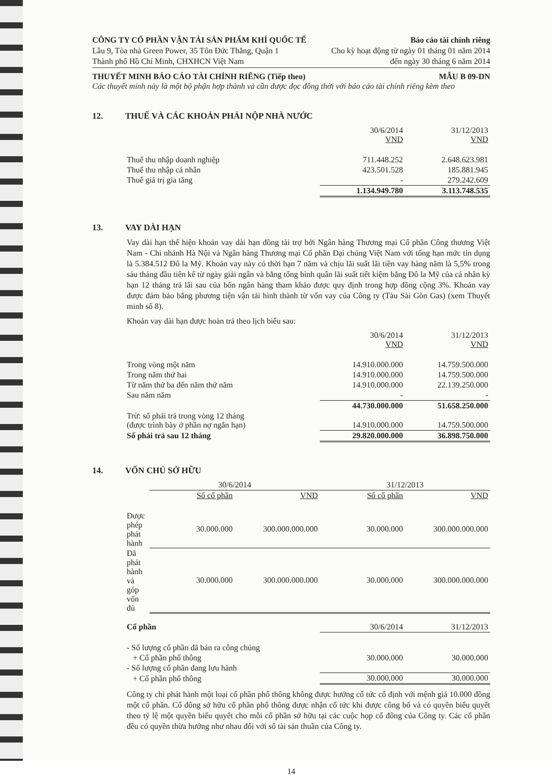CÔNG TY CỔ PHẦN VẬN TẢI SẢN PHẨM KHÍ QUỐC TẾ Báo cáo tài chính riêng
Lầu 9, Tòa nhà Green Power, 35 Tôn Đức Thắng, Quận 1 Cho kỳ hoạt động từ ngày 01 tháng 01 năm 2014
Thành phố Hồ Chí Minh, CHXHCN Việt Nam đến ngày 30 tháng 6 năm 2014
THUYẾT MINH BÁO CÁO TÀI CHÍNH RIÊNG (Tiếp theo) MẪU B 09-DN
Các thuyết minh này là một bộ phận hợp thành và cần được đọc đồng thời với báo cáo tài chính riêng kèm theo
12. THUẾ VÀ CÁC KHOẢN PHẢI NỘP NHÀ NƯỚC
| | 30/6/2014 VND | 31/12/2013 VND |
| Thuế thu nhập doanh nghiệp | 711.448.252 | 2.648.623.981 |
| Thuế thu nhập cá nhân | 423.501.528 | 185.881.945 |
| Thuế giá trị gia tăng | - | 279.242.609 |
| | 1.134.949.780 | 3.113.748.535 |
13. VAY DÀI HẠN
Vay dài hạn thể hiện khoản vay dài hạn đồng tài trợ bởi Ngân hàng Thương mại Cổ phần Công thương Việt Nam - Chi nhánh Hà Nội và Ngân hàng Thương mại Cổ phần Đại chúng Việt Nam với tổng hạn mức tín dụng là 5.384.512 Đô la Mỹ. Khoản vay này có thời hạn 7 năm và chịu lãi suất lãi tiền vay hàng năm là 5,5% trong sáu tháng đầu tiên kể từ ngày giải ngân và bằng tổng bình quân lãi suất tiết kiệm bằng Đô la Mỹ của cá nhân kỳ hạn 12 tháng trả lãi sau của bốn ngân hàng tham khảo được quy định trong hợp đồng cộng 3%. Khoản vay được đảm bảo bằng phương tiện vận tải hình thành từ vốn vay của Công ty (Tàu Sài Gòn Gas) (xem Thuyết minh số 8).
Khoản vay dài hạn được hoàn trả theo lịch biểu sau:
| | 30/6/2014 VND | 31/12/2013 VND |
| Trong vòng một năm | 14.910.000.000 | 14.759.500.000 |
| Trong năm thứ hai | 14.910.000.000 | 14.759.500.000 |
| Từ năm thứ ba đến năm thứ năm | 14.910.000.000 | 22.139.250.000 |
| Sau năm năm | - | - |
| | 44.730.000.000 | 51.658.250.000 |
| Trừ: số phải trả trong vòng 12 tháng (được trình bày ở phần nợ ngắn hạn) | 14.910.000.000 | 14.759.500.000 |
| Số phải trả sau 12 tháng | 29.820.000.000 | 36.898.750.000 |
14. VỐN CHỦ SỞ HỮU
| | 30/6/2014 | | 31/12/2013 | |
| | Số cổ phần | VND | Số cổ phần | VND |
| Được phép phát hành | 30.000.000 | 300.000.000.000 | 30.000.000 | 300.000.000.000 |
| Đã phát hành và góp vốn đủ | 30.000.000 | 300.000.000.000 | 30.000.000 | 300.000.000.000 |
| Cổ phần | 30/6/2014 | 31/12/2013 |
| - Số lượng cổ phần đã bán ra công chúng | | |
| + Cổ phần phổ thông | 30.000.000 | 30.000.000 |
| - Số lượng cổ phần đang lưu hành | | |
| + Cổ phần phổ thông | 30.000.000 | 30.000.000 |
Công ty chỉ phát hành một loại cổ phần phổ thông không được hưởng cổ tức cố định với mệnh giá 10.000 đồng một cổ phần. Cổ đông sở hữu cổ phần phổ thông được nhận cổ tức khi được công bố và có quyền biểu quyết theo tỷ lệ một quyền biểu quyết cho mỗi cổ phần sở hữu tại các cuộc họp cổ đông của Công ty. Các cổ phần đều có quyền thừa hưởng như nhau đối với số tài sản thuần của Công ty.
14